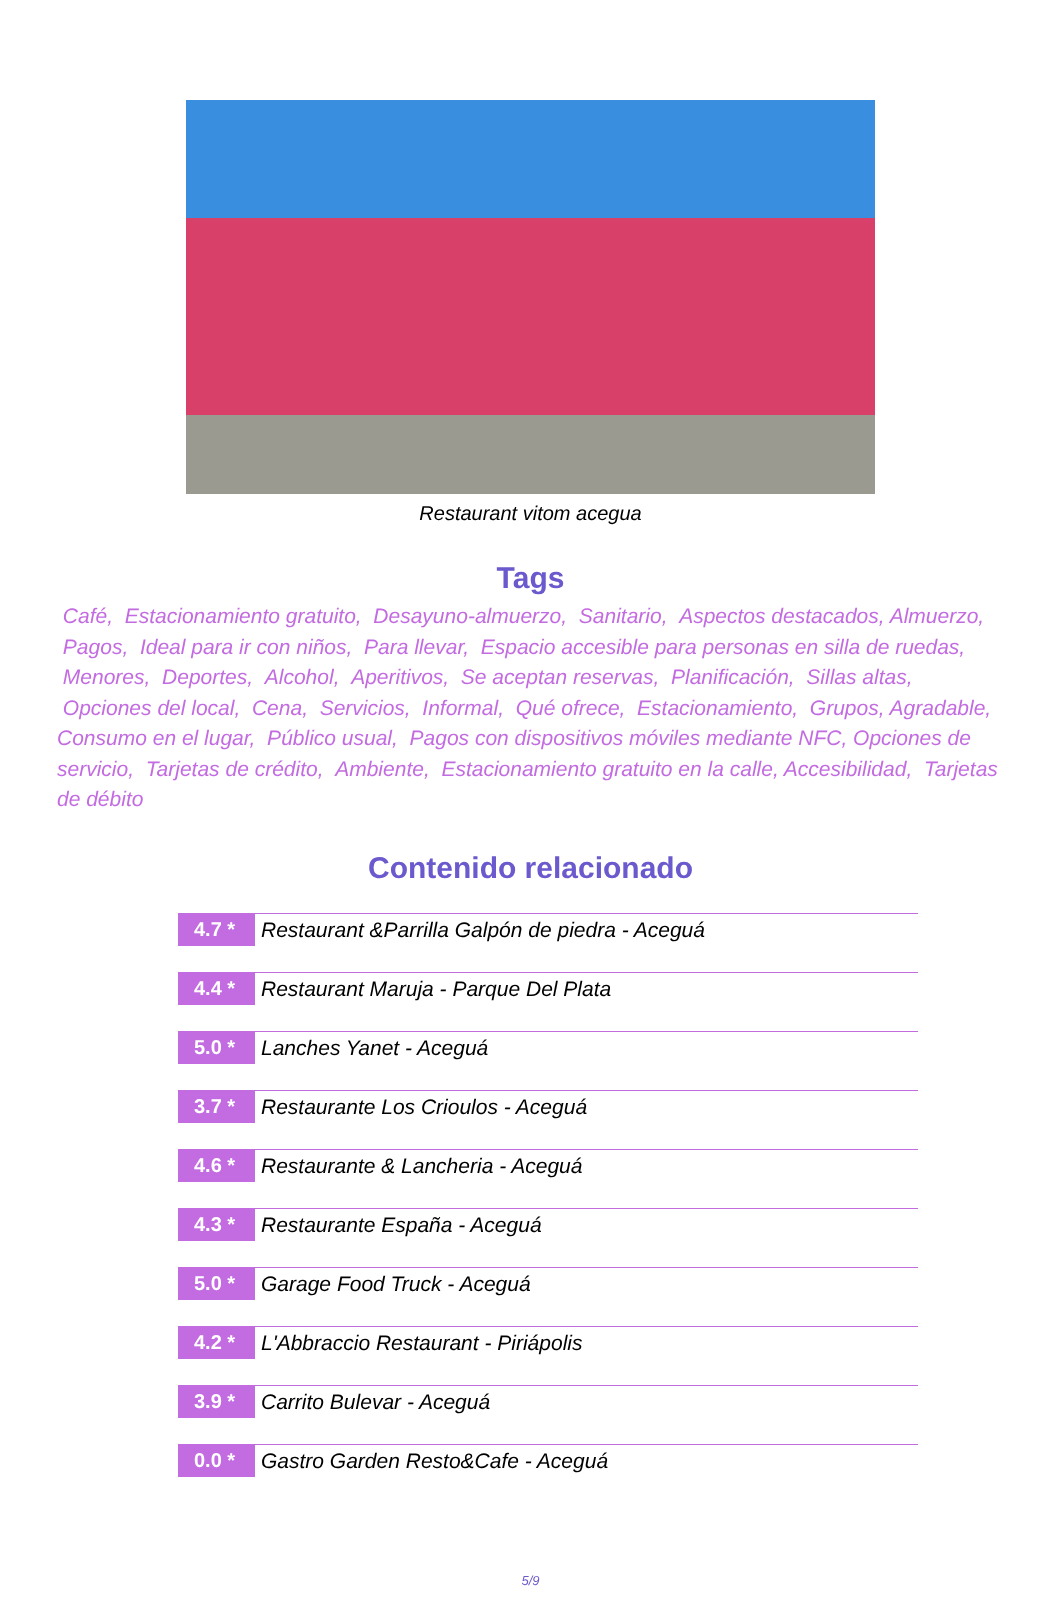Restaurant vitom acegua
Tags
Café, Estacionamiento gratuito, Desayuno-almuerzo, Sanitario, Aspectos destacados, Almuerzo, Pagos, Ideal para ir con niños, Para llevar, Espacio accesible para personas en silla de ruedas, Menores, Deportes, Alcohol, Aperitivos, Se aceptan reservas, Planificación, Sillas altas, Opciones del local, Cena, Servicios, Informal, Qué ofrece, Estacionamiento, Grupos, Agradable, Consumo en el lugar, Público usual, Pagos con dispositivos móviles mediante NFC, Opciones de servicio, Tarjetas de crédito, Ambiente, Estacionamiento gratuito en la calle, Accesibilidad, Tarjetas de débito
Contenido relacionado
| 4.7 * | Restaurant &Parrilla Galpón de piedra - Aceguá |
| 4.4 * | Restaurant Maruja - Parque Del Plata |
| 5.0 * | Lanches Yanet - Aceguá |
| 3.7 * | Restaurante Los Crioulos - Aceguá |
| 4.6 * | Restaurante & Lancheria - Aceguá |
| 4.3 * | Restaurante España - Aceguá |
| 5.0 * | Garage Food Truck - Aceguá |
| 4.2 * | L'Abbraccio Restaurant - Piriápolis |
| 3.9 * | Carrito Bulevar - Aceguá |
| 0.0 * | Gastro Garden Resto&Cafe - Aceguá |
5/9